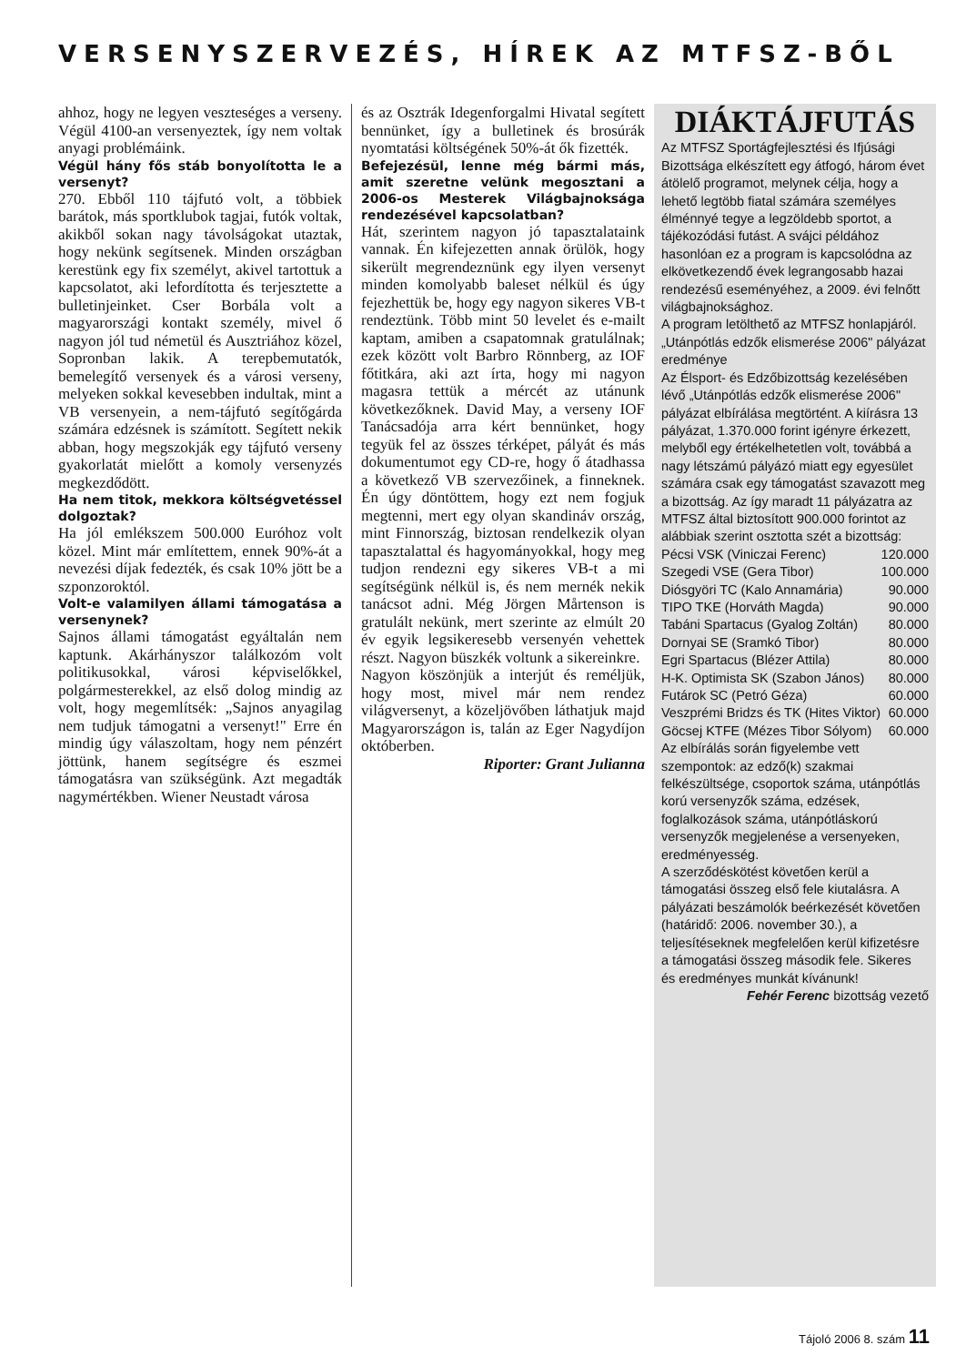VERSENYSZERVEZÉS, HÍREK AZ MTFSZ-BŐL
ahhoz, hogy ne legyen veszteséges a verseny. Végül 4100-an versenyeztek, így nem voltak anyagi problémáink.
Végül hány fős stáb bonyolította le a versenyt?
270. Ebből 110 tájfutó volt, a többiek barátok, más sportklubok tagjai, futók voltak, akikből sokan nagy távolságokat utaztak, hogy nekünk segítsenek. Minden országban kerestünk egy fix személyt, akivel tartottuk a kapcsolatot, aki lefordította és terjesztette a bulletinjeinket. Cser Borbála volt a magyarországi kontakt személy, mivel ő nagyon jól tud németül és Ausztriához közel, Sopronban lakik. A terepbemutatók, bemelegítő versenyek és a városi verseny, melyeken sokkal kevesebben indultak, mint a VB versenyein, a nem-tájfutó segítőgárda számára edzésnek is számított. Segített nekik abban, hogy megszokják egy tájfutó verseny gyakorlatát mielőtt a komoly versenyzés megkezdődött.
Ha nem titok, mekkora költségvetéssel dolgoztak?
Ha jól emlékszem 500.000 Euróhoz volt közel. Mint már említettem, ennek 90%-át a nevezési díjak fedezték, és csak 10% jött be a szponzoroktól.
Volt-e valamilyen állami támogatása a versenynek?
Sajnos állami támogatást egyáltalán nem kaptunk. Akárhányszor találkozóm volt politikusokkal, városi képviselőkkel, polgármesterekkel, az első dolog mindig az volt, hogy megemlítsék: „Sajnos anyagilag nem tudjuk támogatni a versenyt!" Erre én mindig úgy válaszoltam, hogy nem pénzért jöttünk, hanem segítségre és eszmei támogatásra van szükségünk. Azt megadták nagymértékben. Wiener Neustadt városa
és az Osztrák Idegenforgalmi Hivatal segített bennünket, így a bulletinek és brosúrák nyomtatási költségének 50%-át ők fizették.
Befejezésül, lenne még bármi más, amit szeretne velünk megosztani a 2006-os Mesterek Világbajnoksága rendezésével kapcsolatban?
Hát, szerintem nagyon jó tapasztalataink vannak. Én kifejezetten annak örülök, hogy sikerült megrendeznünk egy ilyen versenyt minden komolyabb baleset nélkül és úgy fejezhettük be, hogy egy nagyon sikeres VB-t rendeztünk. Több mint 50 levelet és e-mailt kaptam, amiben a csapatomnak gratulálnak; ezek között volt Barbro Rönnberg, az IOF főtitkára, aki azt írta, hogy mi nagyon magasra tettük a mércét az utánunk következőknek. David May, a verseny IOF Tanácsadója arra kért bennünket, hogy tegyük fel az összes térképet, pályát és más dokumentumot egy CD-re, hogy ő átadhassa a következő VB szervezőinek, a finneknek. Én úgy döntöttem, hogy ezt nem fogjuk megtenni, mert egy olyan skandináv ország, mint Finnország, biztosan rendelkezik olyan tapasztalattal és hagyományokkal, hogy meg tudjon rendezni egy sikeres VB-t a mi segítségünk nélkül is, és nem mernék nekik tanácsot adni. Még Jörgen Mårtenson is gratulált nekünk, mert szerinte az elmúlt 20 év egyik legsikeresebb versenyén vehettek részt. Nagyon büszkék voltunk a sikereinkre.
Nagyon köszönjük a interjút és reméljük, hogy most, mivel már nem rendez világversenyt, a közeljövőben láthatjuk majd Magyarországon is, talán az Eger Nagydíjon októberben.
Riporter: Grant Julianna
DIÁKTÁJFUTÁS
Az MTFSZ Sportágfejlesztési és Ifjúsági Bizottsága elkészített egy átfogó, három évet átölelő programot, melynek célja, hogy a lehető legtöbb fiatal számára személyes élménnyé tegye a legzöldebb sportot, a tájékozódási futást. A svájci példához hasonlóan ez a program is kapcsolódna az elkövetkezendő évek legrangosabb hazai rendezésű eseményéhez, a 2009. évi felnőtt világbajnoksághoz.
A program letölthető az MTFSZ honlapjáról.
„Utánpótlás edzők elismerése 2006" pályázat eredménye
Az Élsport- és Edzőbizottság kezelésében lévő „Utánpótlás edzők elismerése 2006" pályázat elbírálása megtörtént. A kiírásra 13 pályázat, 1.370.000 forint igényre érkezett, melyből egy értékelhetetlen volt, továbbá a nagy létszámú pályázó miatt egy egyesület számára csak egy támogatást szavazott meg a bizottság. Az így maradt 11 pályázatra az MTFSZ által biztosított 900.000 forintot az alábbiak szerint osztotta szét a bizottság:
| Pécsi VSK (Viniczai Ferenc) | 120.000 |
| Szegedi VSE (Gera Tibor) | 100.000 |
| Diósgyöri TC (Kalo Annamária) | 90.000 |
| TIPO TKE (Horváth Magda) | 90.000 |
| Tabáni Spartacus (Gyalog Zoltán) | 80.000 |
| Dornyai SE (Sramkó Tibor) | 80.000 |
| Egri Spartacus (Blézer Attila) | 80.000 |
| H-K. Optimista SK (Szabon János) | 80.000 |
| Futárok SC (Petró Géza) | 60.000 |
| Veszprémi Bridzs és TK (Hites Viktor) | 60.000 |
| Göcsej KTFE (Mézes Tibor Sólyom) | 60.000 |
Az elbírálás során figyelembe vett szempontok: az edző(k) szakmai felkészültsége, csoportok száma, utánpótlás korú versenyzők száma, edzések, foglalkozások száma, utánpótláskorú versenyzők megjelenése a versenyeken, eredményesség.
A szerződéskötést követően kerül a támogatási összeg első fele kiutalásra. A pályázati beszámolók beérkezését követően (határidő: 2006. november 30.), a teljesítéseknek megfelelően kerül kifizetésre a támogatási összeg második fele. Sikeres és eredményes munkát kívánunk!
Fehér Ferenc bizottság vezető
Tájoló 2006 8. szám 11